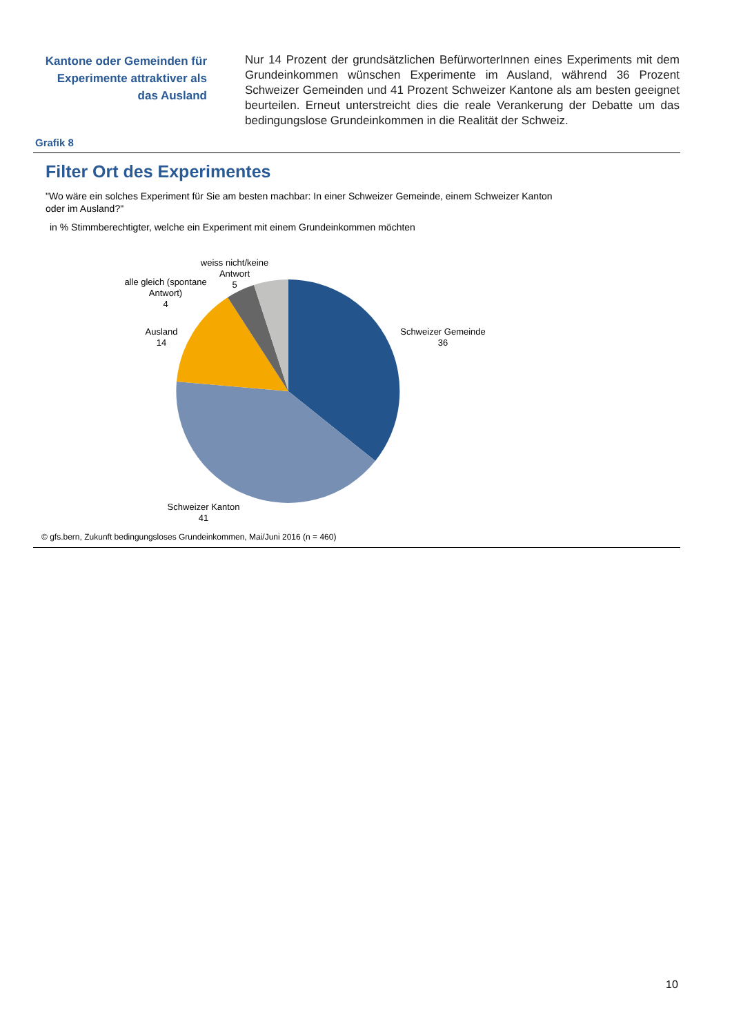Kantone oder Gemeinden für Experimente attraktiver als das Ausland
Nur 14 Prozent der grundsätzlichen BefürworterInnen eines Experiments mit dem Grundeinkommen wünschen Experimente im Ausland, während 36 Prozent Schweizer Gemeinden und 41 Prozent Schweizer Kantone als am besten geeignet beurteilen. Erneut unterstreicht dies die reale Verankerung der Debatte um das bedingungslose Grundeinkommen in die Realität der Schweiz.
Grafik 8
Filter Ort des Experimentes
"Wo wäre ein solches Experiment für Sie am besten machbar: In einer Schweizer Gemeinde, einem Schweizer Kanton oder im Ausland?"
in % Stimmberechtigter, welche ein Experiment mit einem Grundeinkommen möchten
weiss nicht/keine
Antwort
5
alle gleich (spontane
Antwort)
4
Ausland
14
Schweizer Gemeinde
36
Schweizer Kanton
41
© gfs.bern, Zukunft bedingungsloses Grundeinkommen, Mai/Juni 2016 (n = 460)
10